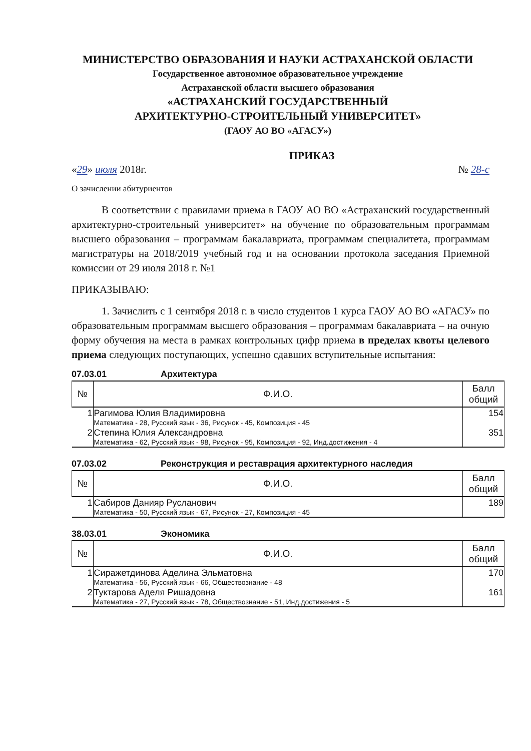МИНИСТЕРСТВО ОБРАЗОВАНИЯ И НАУКИ АСТРАХАНСКОЙ ОБЛАСТИ
Государственное автономное образовательное учреждение
Астраханской области высшего образования
«АСТРАХАНСКИЙ ГОСУДАРСТВЕННЫЙ
АРХИТЕКТУРНО-СТРОИТЕЛЬНЫЙ УНИВЕРСИТЕТ»
(ГАОУ АО ВО «АГАСУ»)
ПРИКАЗ
«29» июля 2018г. № 28-с
О зачислении абитуриентов
В соответствии с правилами приема в ГАОУ АО ВО «Астраханский государственный архитектурно-строительный университет» на обучение по образовательным программам высшего образования – программам бакалавриата, программам специалитета, программам магистратуры на 2018/2019 учебный год и на основании протокола заседания Приемной комиссии от 29 июля 2018 г. №1
ПРИКАЗЫВАЮ:
1. Зачислить с 1 сентября 2018 г. в число студентов 1 курса ГАОУ АО ВО «АГАСУ» по образовательным программам высшего образования – программам бакалавриата – на очную форму обучения на места в рамках контрольных цифр приема в пределах квоты целевого приема следующих поступающих, успешно сдавших вступительные испытания:
07.03.01 Архитектура
| № | Ф.И.О. | Балл общий |
| --- | --- | --- |
| 1 | Рагимова Юлия Владимировна Математика - 28, Русский язык - 36, Рисунок - 45, Композиция - 45 | 154 |
| 2 | Степина Юлия Александровна Математика - 62, Русский язык - 98, Рисунок - 95, Композиция - 92, Инд.достижения - 4 | 351 |
07.03.02 Реконструкция и реставрация архитектурного наследия
| № | Ф.И.О. | Балл общий |
| --- | --- | --- |
| 1 | Сабиров Данияр Русланович Математика - 50, Русский язык - 67, Рисунок - 27, Композиция - 45 | 189 |
38.03.01 Экономика
| № | Ф.И.О. | Балл общий |
| --- | --- | --- |
| 1 | Сиражетдинова Аделина Эльматовна Математика - 56, Русский язык - 66, Обществознание - 48 | 170 |
| 2 | Туктарова Аделя Ришадовна Математика - 27, Русский язык - 78, Обществознание - 51, Инд.достижения - 5 | 161 |